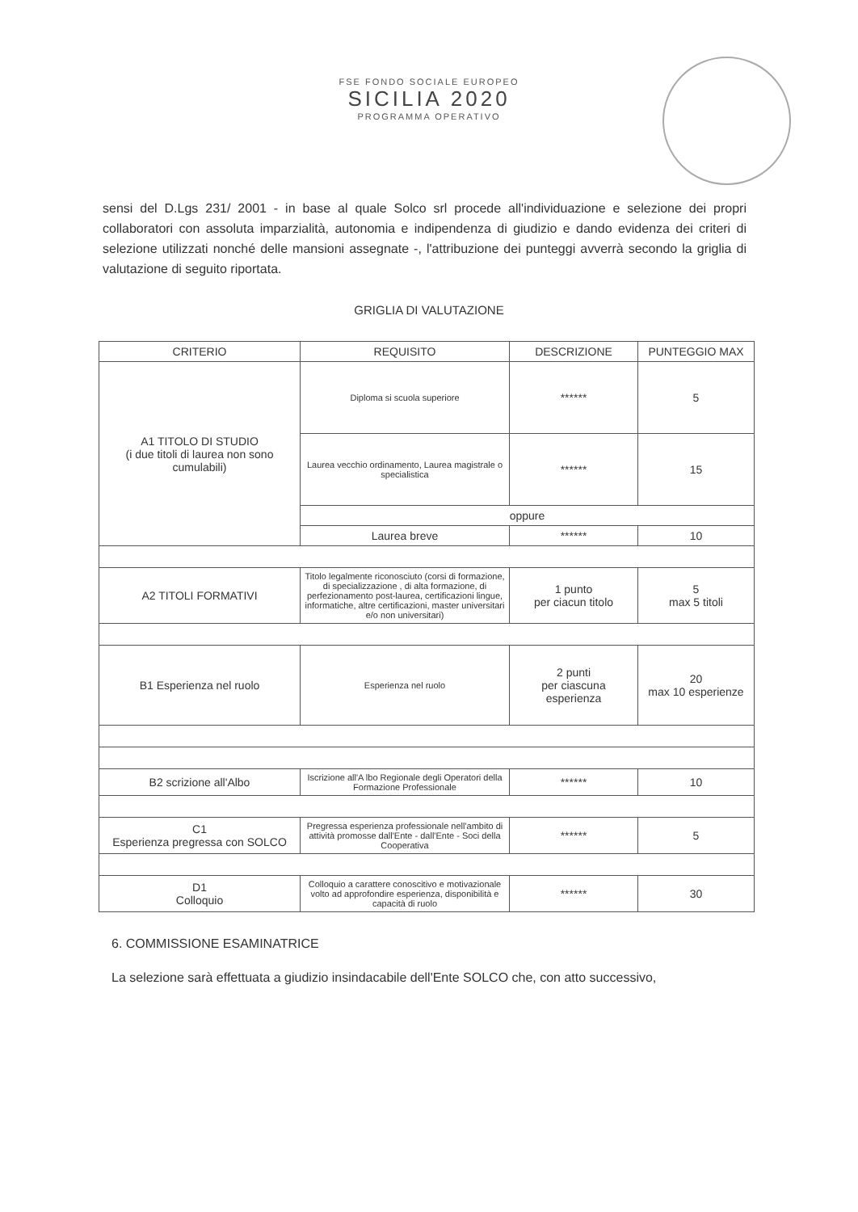FSE FONDO SOCIALE EUROPEO
SICILIA 2020
PROGRAMMA OPERATIVO
sensi del D.Lgs 231/ 2001 - in base al quale Solco srl procede all'individuazione e selezione dei propri collaboratori con assoluta imparzialità, autonomia e indipendenza di giudizio e dando evidenza dei criteri di selezione utilizzati nonché delle mansioni assegnate -, l'attribuzione dei punteggi avverrà secondo la griglia di valutazione di seguito riportata.
GRIGLIA DI VALUTAZIONE
| CRITERIO | REQUISITO | DESCRIZIONE | PUNTEGGIO MAX |
| --- | --- | --- | --- |
| A1 TITOLO DI STUDIO (i due titoli di laurea non sono cumulabili) | Diploma si scuola superiore | ****** | 5 |
| | Laurea vecchio ordinamento, Laurea magistrale o specialistica | ****** | 15 |
| | oppure | | |
| | Laurea breve | ****** | 10 |
| A2 TITOLI FORMATIVI | Titolo legalmente riconosciuto (corsi di formazione, di specializzazione , di alta formazione, di perfezionamento post-laurea, certificazioni lingue, informatiche, altre certificazioni, master universitari e/o non universitari) | 1 punto per ciacun titolo | 5 max 5 titoli |
| B1 Esperienza nel ruolo | Esperienza nel ruolo | 2 punti per ciascuna esperienza | 20 max 10 esperienze |
| B2 scrizione all'Albo | Iscrizione all'A lbo Regionale degli Operatori della Formazione Professionale | ****** | 10 |
| C1 Esperienza pregressa con SOLCO | Pregressa esperienza professionale nell'ambito di attività promosse dall'Ente - dall'Ente - Soci della Cooperativa | ****** | 5 |
| D1 Colloquio | Colloquio a carattere conoscitivo e motivazionale volto ad approfondire esperienza, disponibilità e capacità di ruolo | ****** | 30 |
6. COMMISSIONE ESAMINATRICE
La selezione sarà effettuata a giudizio insindacabile dell'Ente SOLCO che, con atto successivo,